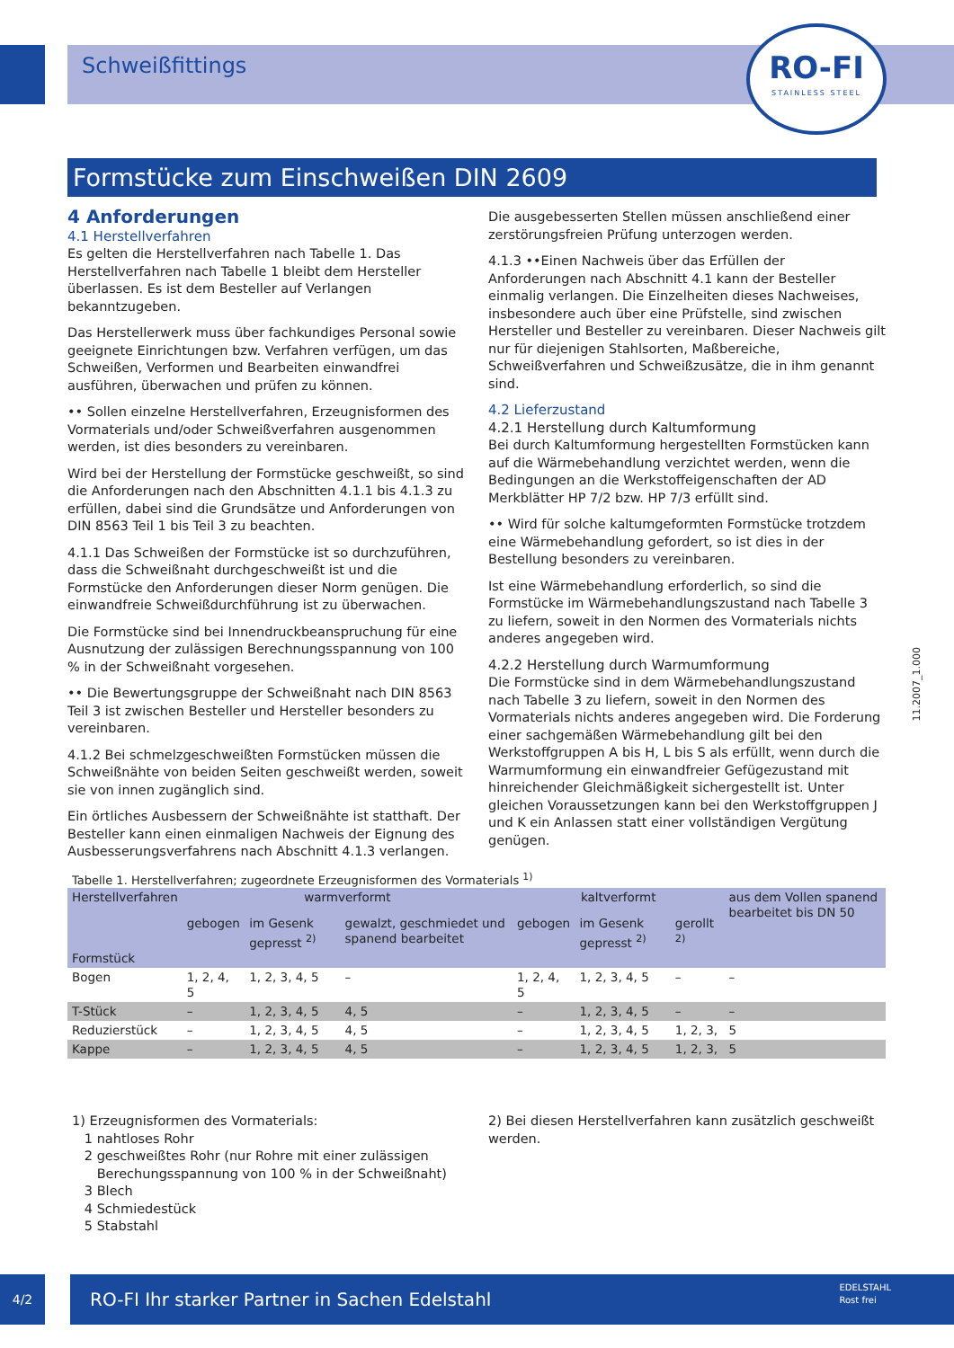Schweißfittings
RO-FI
STAINLESS STEEL
Formstücke zum Einschweißen DIN 2609
4 Anforderungen
4.1 Herstellverfahren
Es gelten die Herstellverfahren nach Tabelle 1. Das Herstellverfahren nach Tabelle 1 bleibt dem Hersteller überlassen. Es ist dem Besteller auf Verlangen bekanntzugeben.
Das Herstellerwerk muss über fachkundiges Personal sowie geeignete Einrichtungen bzw. Verfahren verfügen, um das Schweißen, Verformen und Bearbeiten einwandfrei ausführen, überwachen und prüfen zu können.
•• Sollen einzelne Herstellverfahren, Erzeugnisformen des Vormaterials und/oder Schweißverfahren ausgenommen werden, ist dies besonders zu vereinbaren.
Wird bei der Herstellung der Formstücke geschweißt, so sind die Anforderungen nach den Abschnitten 4.1.1 bis 4.1.3 zu erfüllen, dabei sind die Grundsätze und Anforderungen von DIN 8563 Teil 1 bis Teil 3 zu beachten.
4.1.1 Das Schweißen der Formstücke ist so durchzuführen, dass die Schweißnaht durchgeschweißt ist und die Formstücke den Anforderungen dieser Norm genügen. Die einwandfreie Schweißdurchführung ist zu überwachen.
Die Formstücke sind bei Innendruckbeanspruchung für eine Ausnutzung der zulässigen Berechnungsspannung von 100 % in der Schweißnaht vorgesehen.
•• Die Bewertungsgruppe der Schweißnaht nach DIN 8563 Teil 3 ist zwischen Besteller und Hersteller besonders zu vereinbaren.
4.1.2 Bei schmelzgeschweißten Formstücken müssen die Schweißnähte von beiden Seiten geschweißt werden, soweit sie von innen zugänglich sind.
Ein örtliches Ausbessern der Schweißnähte ist statthaft. Der Besteller kann einen einmaligen Nachweis der Eignung des Ausbesserungsverfahrens nach Abschnitt 4.1.3 verlangen.
Die ausgebesserten Stellen müssen anschließend einer zerstörungsfreien Prüfung unterzogen werden.
4.1.3 ••Einen Nachweis über das Erfüllen der Anforderungen nach Abschnitt 4.1 kann der Besteller einmalig verlangen. Die Einzelheiten dieses Nachweises, insbesondere auch über eine Prüfstelle, sind zwischen Hersteller und Besteller zu vereinbaren. Dieser Nachweis gilt nur für diejenigen Stahlsorten, Maßbereiche, Schweißverfahren und Schweißzusätze, die in ihm genannt sind.
4.2 Lieferzustand
4.2.1 Herstellung durch Kaltumformung
Bei durch Kaltumformung hergestellten Formstücken kann auf die Wärmebehandlung verzichtet werden, wenn die Bedingungen an die Werkstoffeigenschaften der AD Merkblätter HP 7/2 bzw. HP 7/3 erfüllt sind.
•• Wird für solche kaltumgeformten Formstücke trotzdem eine Wärmebehandlung gefordert, so ist dies in der Bestellung besonders zu vereinbaren.
Ist eine Wärmebehandlung erforderlich, so sind die Formstücke im Wärmebehandlungszustand nach Tabelle 3 zu liefern, soweit in den Normen des Vormaterials nichts anderes angegeben wird.
4.2.2 Herstellung durch Warmumformung
Die Formstücke sind in dem Wärmebehandlungszustand nach Tabelle 3 zu liefern, soweit in den Normen des Vormaterials nichts anderes angegeben wird. Die Forderung einer sachgemäßen Wärmebehandlung gilt bei den Werkstoffgruppen A bis H, L bis S als erfüllt, wenn durch die Warmumformung ein einwandfreier Gefügezustand mit hinreichender Gleichmäßigkeit sichergestellt ist. Unter gleichen Voraussetzungen kann bei den Werkstoffgruppen J und K ein Anlassen statt einer vollständigen Vergütung genügen.
11.2007_1.000
Tabelle 1. Herstellverfahren; zugeordnete Erzeugnisformen des Vormaterials <sup>1)</sup>
| Herstellverfahren Formstück | warmverformt | | | kaltverformt | | | aus dem Vollen spanend bearbeitet bis DN 50 |
| --- | --- | --- | --- | --- | --- | --- | --- |
| | gebogen | im Gesenk gepresst <sup>2)</sup> | gewalzt, geschmiedet und spanend bearbeitet | gebogen | im Gesenk gepresst <sup>2)</sup> | gerollt <sup>2)</sup> | |
| Bogen | 1, 2, 4, 5 | 1, 2, 3, 4, 5 | – | 1, 2, 4, 5 | 1, 2, 3, 4, 5 | – | – |
| T-Stück | – | 1, 2, 3, 4, 5 | 4, 5 | – | 1, 2, 3, 4, 5 | – | – |
| Reduzierstück | – | 1, 2, 3, 4, 5 | 4, 5 | – | 1, 2, 3, 4, 5 | 1, 2, 3, | 5 |
| Kappe | – | 1, 2, 3, 4, 5 | 4, 5 | – | 1, 2, 3, 4, 5 | 1, 2, 3, | 5 |
1) Erzeugnisformen des Vormaterials:
1 nahtloses Rohr
2 geschweißtes Rohr (nur Rohre mit einer zulässigen
Berechungsspannung von 100 % in der Schweißnaht)
3 Blech
4 Schmiedestück
5 Stabstahl
2) Bei diesen Herstellverfahren kann zusätzlich geschweißt werden.
4/2
RO-FI Ihr starker Partner in Sachen Edelstahl EDELSTAHL
Rost frei